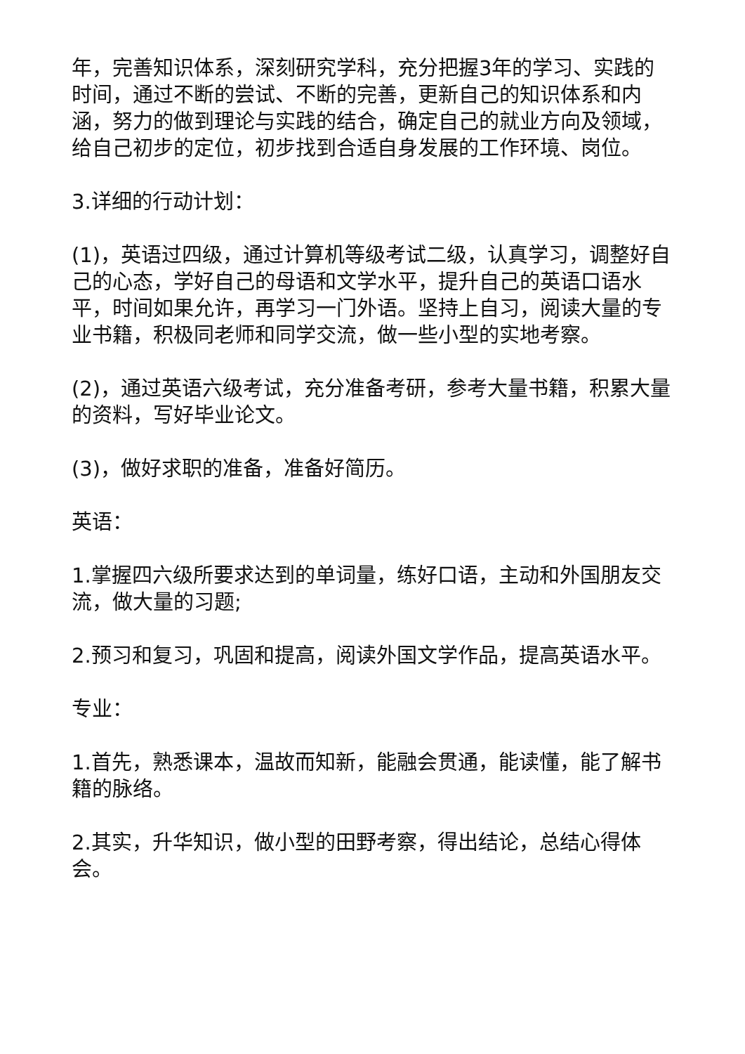年，完善知识体系，深刻研究学科，充分把握3年的学习、实践的时间，通过不断的尝试、不断的完善，更新自己的知识体系和内涵，努力的做到理论与实践的结合，确定自己的就业方向及领域，给自己初步的定位，初步找到合适自身发展的工作环境、岗位。
3.详细的行动计划：
(1)，英语过四级，通过计算机等级考试二级，认真学习，调整好自己的心态，学好自己的母语和文学水平，提升自己的英语口语水平，时间如果允许，再学习一门外语。坚持上自习，阅读大量的专业书籍，积极同老师和同学交流，做一些小型的实地考察。
(2)，通过英语六级考试，充分准备考研，参考大量书籍，积累大量的资料，写好毕业论文。
(3)，做好求职的准备，准备好简历。
英语：
1.掌握四六级所要求达到的单词量，练好口语，主动和外国朋友交流，做大量的习题;
2.预习和复习，巩固和提高，阅读外国文学作品，提高英语水平。
专业：
1.首先，熟悉课本，温故而知新，能融会贯通，能读懂，能了解书籍的脉络。
2.其实，升华知识，做小型的田野考察，得出结论，总结心得体会。